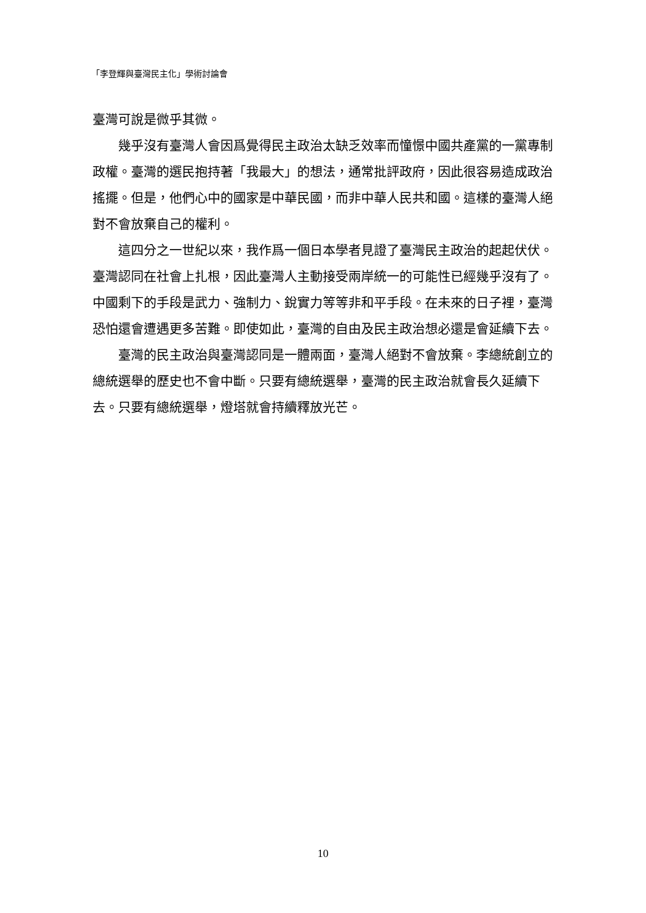「李登輝與臺灣民主化」學術討論會
臺灣可說是微乎其微。
幾乎沒有臺灣人會因爲覺得民主政治太缺乏效率而憧憬中國共產黨的一黨專制政權。臺灣的選民抱持著「我最大」的想法，通常批評政府，因此很容易造成政治搖擺。但是，他們心中的國家是中華民國，而非中華人民共和國。這樣的臺灣人絕對不會放棄自己的權利。
這四分之一世紀以來，我作爲一個日本學者見證了臺灣民主政治的起起伏伏。臺灣認同在社會上扎根，因此臺灣人主動接受兩岸統一的可能性已經幾乎沒有了。中國剩下的手段是武力、強制力、銳實力等等非和平手段。在未來的日子裡，臺灣恐怕還會遭遇更多苦難。即使如此，臺灣的自由及民主政治想必還是會延續下去。
臺灣的民主政治與臺灣認同是一體兩面，臺灣人絕對不會放棄。李總統創立的總統選舉的歷史也不會中斷。只要有總統選舉，臺灣的民主政治就會長久延續下去。只要有總統選舉，燈塔就會持續釋放光芒。
10